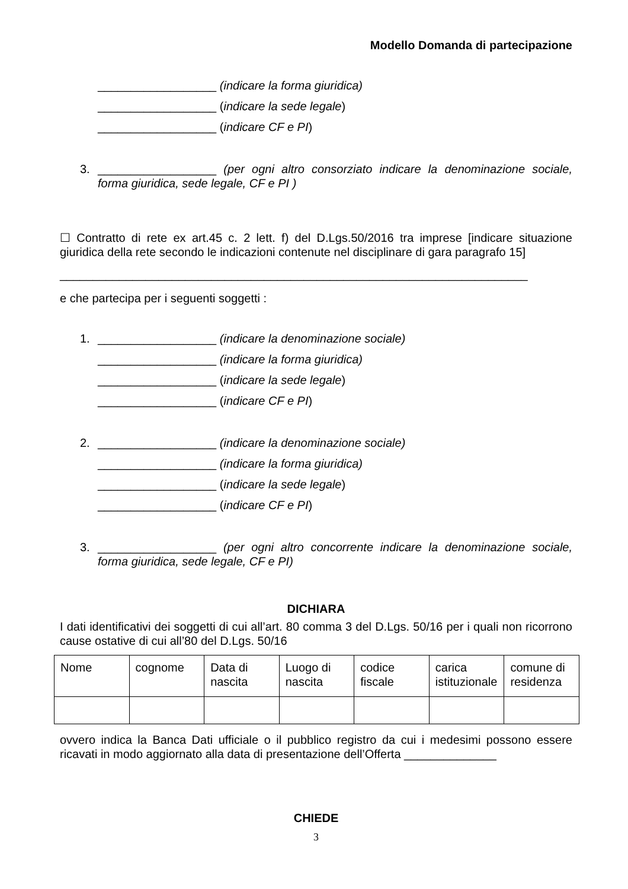Modello Domanda di partecipazione
__________________ (indicare la forma giuridica)
__________________ (indicare la sede legale)
__________________ (indicare CF e PI)
3. __________________ (per ogni altro consorziato indicare la denominazione sociale, forma giuridica, sede legale, CF e PI )
☐ Contratto di rete ex art.45 c. 2 lett. f) del D.Lgs.50/2016 tra imprese [indicare situazione giuridica della rete secondo le indicazioni contenute nel disciplinare di gara paragrafo 15]
_______________________________________________________________________
e che partecipa per i seguenti soggetti :
1. __________________ (indicare la denominazione sociale)
__________________ (indicare la forma giuridica)
__________________ (indicare la sede legale)
__________________ (indicare CF e PI)
2. __________________ (indicare la denominazione sociale)
__________________ (indicare la forma giuridica)
__________________ (indicare la sede legale)
__________________ (indicare CF e PI)
3. __________________ (per ogni altro concorrente indicare la denominazione sociale, forma giuridica, sede legale, CF e PI)
DICHIARA
I dati identificativi dei soggetti di cui all’art. 80 comma 3 del D.Lgs. 50/16 per i quali non ricorrono cause ostative di cui all’80 del D.Lgs. 50/16
| Nome | cognome | Data di nascita | Luogo di nascita | codice fiscale | carica istituzionale | comune di residenza |
ovvero indica la Banca Dati ufficiale o il pubblico registro da cui i medesimi possono essere ricavati in modo aggiornato alla data di presentazione dell’Offerta ______________
CHIEDE
3